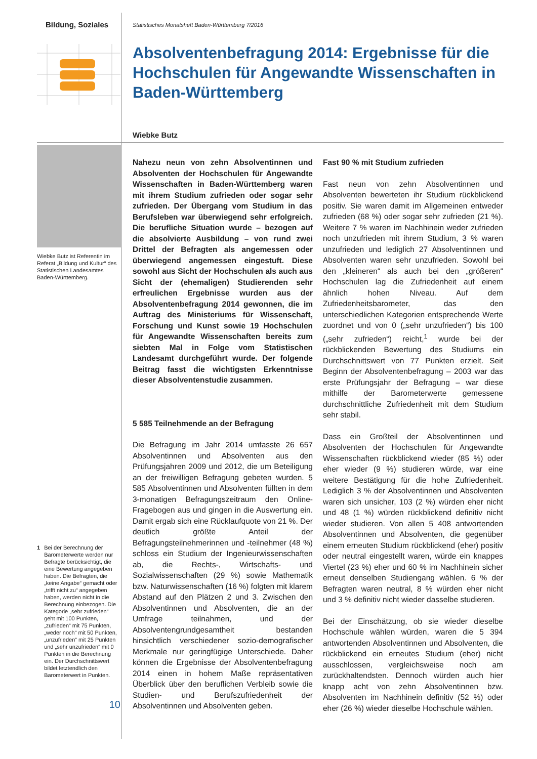Bildung, Soziales
Wiebke Butz ist Referentin im Referat „Bildung und Kultur“ des Statistischen Landesamtes Baden-Württemberg.
1 Bei der Berechnung der Barometerwerte werden nur Befragte berücksichtigt, die eine Bewertung angegeben haben. Die Befragten, die „keine Angabe“ gemacht oder „trifft nicht zu“ angegeben haben, werden nicht in die Berechnung einbezogen. Die Kategorie „sehr zufrieden“ geht mit 100 Punkten, „zufrieden“ mit 75 Punkten, „weder noch“ mit 50 Punkten, „unzufrieden“ mit 25 Punkten und „sehr unzufrieden“ mit 0 Punkten in die Berechnung ein. Der Durchschnittswert bildet letztendlich den Barometerwert in Punkten.
10
Statistisches Monatsheft Baden-Württemberg 7/2016
Absolventenbefragung 2014: Ergebnisse für die Hochschulen für Angewandte Wissenschaften in Baden-Württemberg
Wiebke Butz
Nahezu neun von zehn Absolventinnen und Absolventen der Hochschulen für Angewandte Wissenschaften in Baden-Württemberg waren mit ihrem Studium zufrieden oder sogar sehr zufrieden. Der Übergang vom Studium in das Berufsleben war überwiegend sehr erfolgreich. Die berufliche Situation wurde – bezogen auf die absolvierte Ausbildung – von rund zwei Drittel der Befragten als angemessen oder überwiegend angemessen eingestuft. Diese sowohl aus Sicht der Hochschulen als auch aus Sicht der (ehemaligen) Studierenden sehr erfreulichen Ergebnisse wurden aus der Absolventenbefragung 2014 gewonnen, die im Auftrag des Ministeriums für Wissenschaft, Forschung und Kunst sowie 19 Hochschulen für Angewandte Wissenschaften bereits zum siebten Mal in Folge vom Statistischen Landesamt durchgeführt wurde. Der folgende Beitrag fasst die wichtigsten Erkenntnisse dieser Absolventenstudie zusammen.
5 585 Teilnehmende an der Befragung
Die Befragung im Jahr 2014 umfasste 26 657 Absolventinnen und Absolventen aus den Prüfungsjahren 2009 und 2012, die um Beteiligung an der freiwilligen Befragung gebeten wurden. 5 585 Absolventinnen und Absolventen füllten in dem 3-monatigen Befragungszeitraum den Online-Fragebogen aus und gingen in die Auswertung ein. Damit ergab sich eine Rücklaufquote von 21 %. Der deutlich größte Anteil der Befragungsteilnehmerinnen und -teilnehmer (48 %) schloss ein Studium der Ingenieurwissenschaften ab, die Rechts-, Wirtschafts- und Sozialwissenschaften (29 %) sowie Mathematik bzw. Naturwissenschaften (16 %) folgten mit klarem Abstand auf den Plätzen 2 und 3. Zwischen den Absolventinnen und Absolventen, die an der Umfrage teilnahmen, und der Absolventengrundgesamtheit bestanden hinsichtlich verschiedener sozio-demografischer Merkmale nur geringfügige Unterschiede. Daher können die Ergebnisse der Absolventenbefragung 2014 einen in hohem Maße repräsentativen Überblick über den beruflichen Verbleib sowie die Studien- und Berufszufriedenheit der Absolventinnen und Absolventen geben.
Fast 90 % mit Studium zufrieden
Fast neun von zehn Absolventinnen und Absolventen bewerteten ihr Studium rückblickend positiv. Sie waren damit im Allgemeinen entweder zufrieden (68 %) oder sogar sehr zufrieden (21 %). Weitere 7 % waren im Nachhinein weder zufrieden noch unzufrieden mit ihrem Studium, 3 % waren unzufrieden und lediglich 27 Absolventinnen und Absolventen waren sehr unzufrieden. Sowohl bei den „kleineren“ als auch bei den „größeren“ Hochschulen lag die Zufriedenheit auf einem ähnlich hohen Niveau. Auf dem Zufriedenheitsbarometer, das den unterschiedlichen Kategorien entsprechende Werte zuordnet und von 0 („sehr unzufrieden“) bis 100 („sehr zufrieden“) reicht,<sup>1</sup> wurde bei der rückblickenden Bewertung des Studiums ein Durchschnittswert von 77 Punkten erzielt. Seit Beginn der Absolventenbefragung – 2003 war das erste Prüfungsjahr der Befragung – war diese mithilfe der Barometerwerte gemessene durchschnittliche Zufriedenheit mit dem Studium sehr stabil.
Dass ein Großteil der Absolventinnen und Absolventen der Hochschulen für Angewandte Wissenschaften rückblickend wieder (85 %) oder eher wieder (9 %) studieren würde, war eine weitere Bestätigung für die hohe Zufriedenheit. Lediglich 3 % der Absolventinnen und Absolventen waren sich unsicher, 103 (2 %) würden eher nicht und 48 (1 %) würden rückblickend definitiv nicht wieder studieren. Von allen 5 408 antwortenden Absolventinnen und Absolventen, die gegenüber einem erneuten Studium rückblickend (eher) positiv oder neutral eingestellt waren, würde ein knappes Viertel (23 %) eher und 60 % im Nachhinein sicher erneut denselben Studiengang wählen. 6 % der Befragten waren neutral, 8 % würden eher nicht und 3 % definitiv nicht wieder dasselbe studieren.
Bei der Einschätzung, ob sie wieder dieselbe Hochschule wählen würden, waren die 5 394 antwortenden Absolventinnen und Absolventen, die rückblickend ein erneutes Studium (eher) nicht ausschlossen, vergleichsweise noch am zurückhaltendsten. Dennoch würden auch hier knapp acht von zehn Absolventinnen bzw. Absolventen im Nachhinein definitiv (52 %) oder eher (26 %) wieder dieselbe Hochschule wählen.